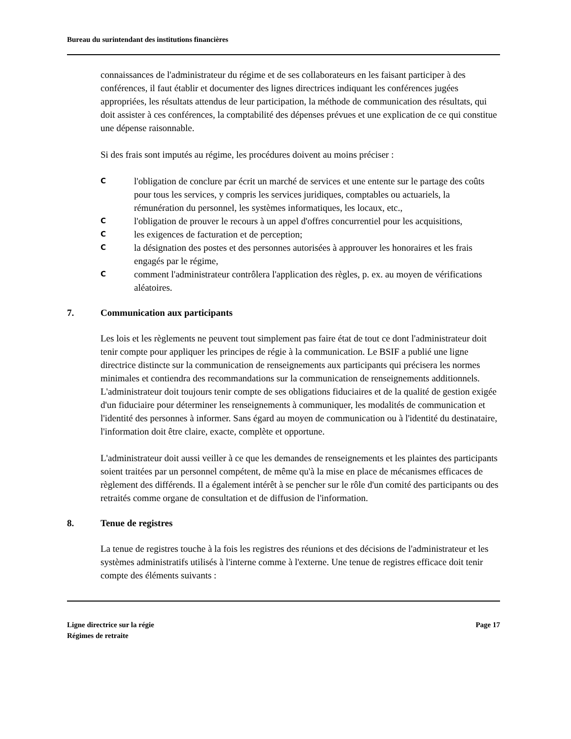Bureau du surintendant des institutions financières
connaissances de l'administrateur du régime et de ses collaborateurs en les faisant participer à des conférences, il faut établir et documenter des lignes directrices indiquant les conférences jugées appropriées, les résultats attendus de leur participation, la méthode de communication des résultats, qui doit assister à ces conférences, la comptabilité des dépenses prévues et une explication de ce qui constitue une dépense raisonnable.
Si des frais sont imputés au régime, les procédures doivent au moins préciser :
Cl'obligation de conclure par écrit un marché de services et une entente sur le partage des coûts pour tous les services, y compris les services juridiques, comptables ou actuariels, la rémunération du personnel, les systèmes informatiques, les locaux, etc.,
Cl'obligation de prouver le recours à un appel d'offres concurrentiel pour les acquisitions,
Cles exigences de facturation et de perception;
Cla désignation des postes et des personnes autorisées à approuver les honoraires et les frais engagés par le régime,
Ccomment l'administrateur contrôlera l'application des règles, p. ex. au moyen de vérifications aléatoires.
7. Communication aux participants
Les lois et les règlements ne peuvent tout simplement pas faire état de tout ce dont l'administrateur doit tenir compte pour appliquer les principes de régie à la communication. Le BSIF a publié une ligne directrice distincte sur la communication de renseignements aux participants qui précisera les normes minimales et contiendra des recommandations sur la communication de renseignements additionnels. L'administrateur doit toujours tenir compte de ses obligations fiduciaires et de la qualité de gestion exigée d'un fiduciaire pour déterminer les renseignements à communiquer, les modalités de communication et l'identité des personnes à informer. Sans égard au moyen de communication ou à l'identité du destinataire, l'information doit être claire, exacte, complète et opportune.
L'administrateur doit aussi veiller à ce que les demandes de renseignements et les plaintes des participants soient traitées par un personnel compétent, de même qu'à la mise en place de mécanismes efficaces de règlement des différends. Il a également intérêt à se pencher sur le rôle d'un comité des participants ou des retraités comme organe de consultation et de diffusion de l'information.
8. Tenue de registres
La tenue de registres touche à la fois les registres des réunions et des décisions de l'administrateur et les systèmes administratifs utilisés à l'interne comme à l'externe. Une tenue de registres efficace doit tenir compte des éléments suivants :
Ligne directrice sur la régie
Régimes de retraite
Page 17